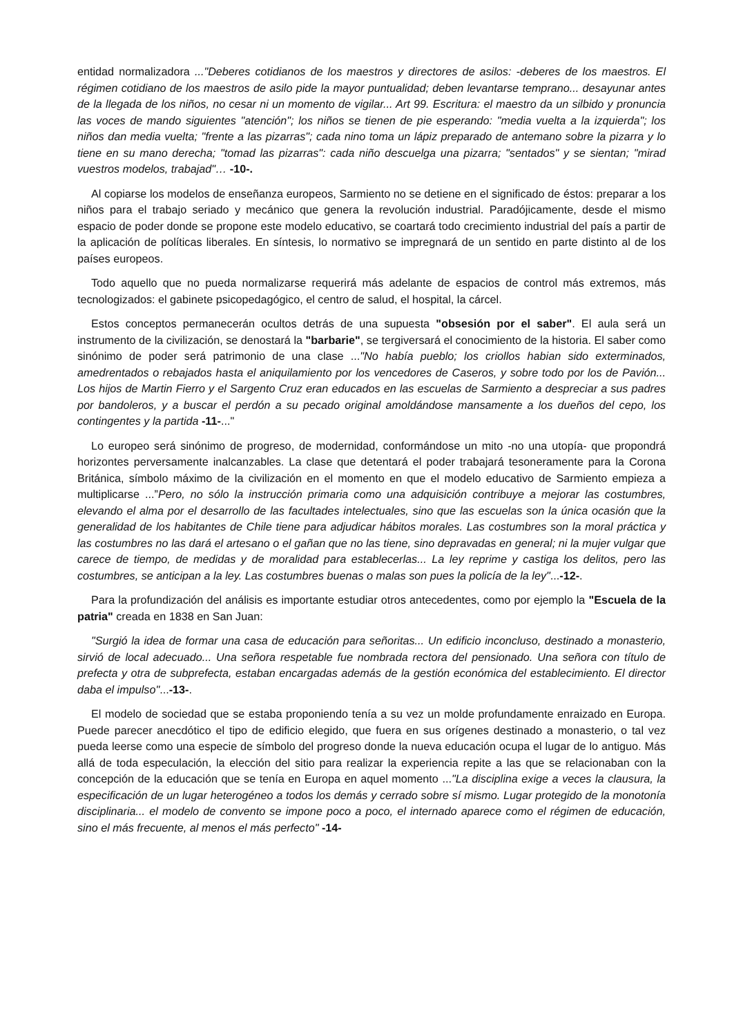entidad normalizadora ..."Deberes cotidianos de los maestros y directores de asilos: -deberes de los maestros. El régimen cotidiano de los maestros de asilo pide la mayor puntualidad; deben levantarse temprano... desayunar antes de la llegada de los niños, no cesar ni un momento de vigilar... Art 99. Escritura: el maestro da un silbido y pronuncia las voces de mando siguientes "atención"; los niños se tienen de pie esperando: "media vuelta a la izquierda"; los niños dan media vuelta; "frente a las pizarras"; cada nino toma un lápiz preparado de antemano sobre la pizarra y lo tiene en su mano derecha; "tomad las pizarras": cada niño descuelga una pizarra; "sentados" y se sientan; "mirad vuestros modelos, trabajad"… -10-.
Al copiarse los modelos de enseñanza europeos, Sarmiento no se detiene en el significado de éstos: preparar a los niños para el trabajo seriado y mecánico que genera la revolución industrial. Paradójicamente, desde el mismo espacio de poder donde se propone este modelo educativo, se coartará todo crecimiento industrial del país a partir de la aplicación de políticas liberales. En síntesis, lo normativo se impregnará de un sentido en parte distinto al de los países europeos.
Todo aquello que no pueda normalizarse requerirá más adelante de espacios de control más extremos, más tecnologizados: el gabinete psicopedagógico, el centro de salud, el hospital, la cárcel.
Estos conceptos permanecerán ocultos detrás de una supuesta "obsesión por el saber". El aula será un instrumento de la civilización, se denostará la "barbarie", se tergiversará el conocimiento de la historia. El saber como sinónimo de poder será patrimonio de una clase ..."No había pueblo; los criollos habian sido exterminados, amedrentados o rebajados hasta el aniquilamiento por los vencedores de Caseros, y sobre todo por los de Pavión... Los hijos de Martin Fierro y el Sargento Cruz eran educados en las escuelas de Sarmiento a despreciar a sus padres por bandoleros, y a buscar el perdón a su pecado original amoldándose mansamente a los dueños del cepo, los contingentes y la partida -11-..."
Lo europeo será sinónimo de progreso, de modernidad, conformándose un mito -no una utopía- que propondrá horizontes perversamente inalcanzables. La clase que detentará el poder trabajará tesoneramente para la Corona Británica, símbolo máximo de la civilización en el momento en que el modelo educativo de Sarmiento empieza a multiplicarse ...”Pero, no sólo la instrucción primaria como una adquisición contribuye a mejorar las costumbres, elevando el alma por el desarrollo de las facultades intelectuales, sino que las escuelas son la única ocasión que la generalidad de los habitantes de Chile tiene para adjudicar hábitos morales. Las costumbres son la moral práctica y las costumbres no las dará el artesano o el gañan que no las tiene, sino depravadas en general; ni la mujer vulgar que carece de tiempo, de medidas y de moralidad para establecerlas... La ley reprime y castiga los delitos, pero las costumbres, se anticipan a la ley. Las costumbres buenas o malas son pues la policía de la ley"...-12-.
Para la profundización del análisis es importante estudiar otros antecedentes, como por ejemplo la "Escuela de la patria" creada en 1838 en San Juan:
"Surgió la idea de formar una casa de educación para señoritas... Un edificio inconcluso, destinado a monasterio, sirvió de local adecuado... Una señora respetable fue nombrada rectora del pensionado. Una señora con título de prefecta y otra de subprefecta, estaban encargadas además de la gestión económica del establecimiento. El director daba el impulso"...-13-.
El modelo de sociedad que se estaba proponiendo tenía a su vez un molde profundamente enraizado en Europa. Puede parecer anecdótico el tipo de edificio elegido, que fuera en sus orígenes destinado a monasterio, o tal vez pueda leerse como una especie de símbolo del progreso donde la nueva educación ocupa el lugar de lo antiguo. Más allá de toda especulación, la elección del sitio para realizar la experiencia repite a las que se relacionaban con la concepción de la educación que se tenía en Europa en aquel momento ..."La disciplina exige a veces la clausura, la especificación de un lugar heterogéneo a todos los demás y cerrado sobre sí mismo. Lugar protegido de la monotonía disciplinaria... el modelo de convento se impone poco a poco, el internado aparece como el régimen de educación, sino el más frecuente, al menos el más perfecto" -14-